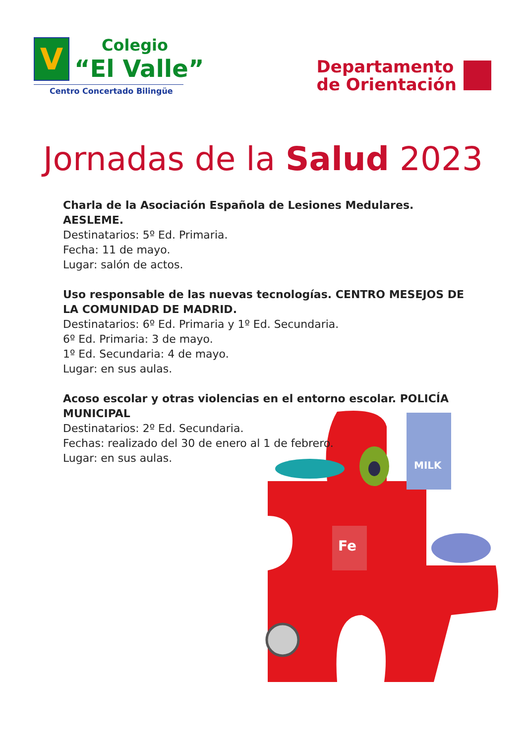V
Colegio
“El Valle”
Centro Concertado Bilingüe
Departamento
de Orientación
Jornadas de la Salud 2023
Charla de la Asociación Española de Lesiones Medulares. AESLEME.
Destinatarios: 5º Ed. Primaria.
Fecha: 11 de mayo.
Lugar: salón de actos.
Uso responsable de las nuevas tecnologías. CENTRO MESEJOS DE LA COMUNIDAD DE MADRID.
Destinatarios: 6º Ed. Primaria y 1º Ed. Secundaria.
6º Ed. Primaria: 3 de mayo.
1º Ed. Secundaria: 4 de mayo.
Lugar: en sus aulas.
Acoso escolar y otras violencias en el entorno escolar. POLICÍA MUNICIPAL
Destinatarios: 2º Ed. Secundaria.
Fechas: realizado del 30 de enero al 1 de febrero.
Lugar: en sus aulas.
MILK
Fe